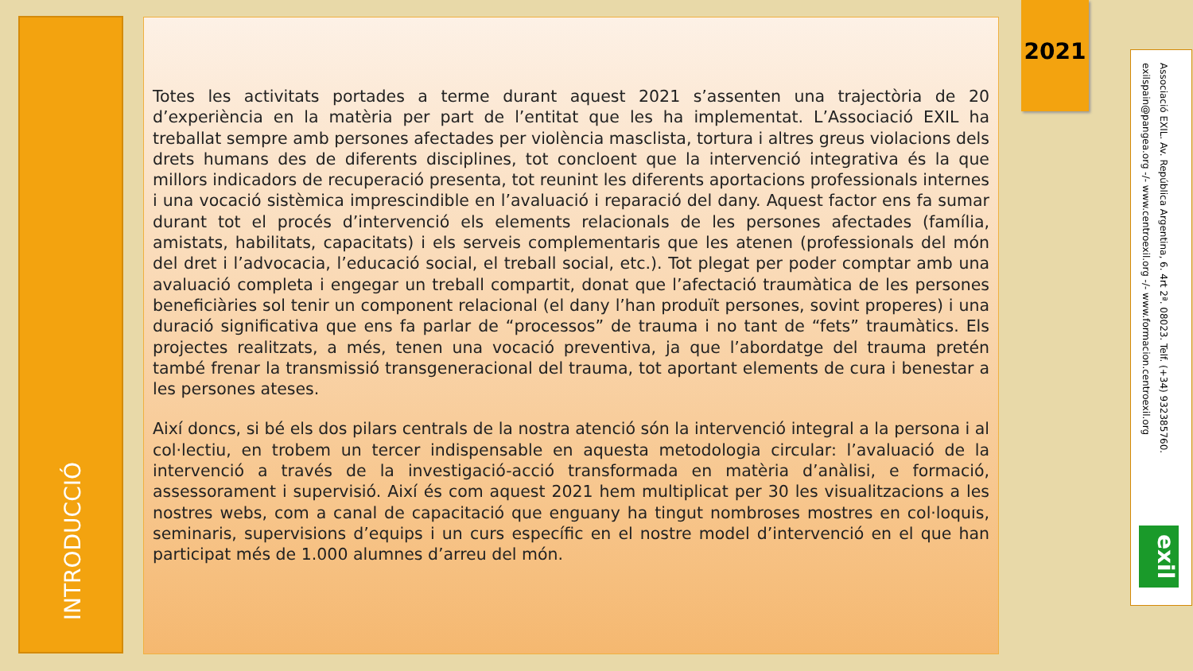INTRODUCCIÓ
Totes les activitats portades a terme durant aquest 2021 s’assenten una trajectòria de 20 d’experiència en la matèria per part de l’entitat que les ha implementat. L’Associació EXIL ha treballat sempre amb persones afectades per violència masclista, tortura i altres greus violacions dels drets humans des de diferents disciplines, tot concloent que la intervenció integrativa és la que millors indicadors de recuperació presenta, tot reunint les diferents aportacions professionals internes i una vocació sistèmica imprescindible en l’avaluació i reparació del dany. Aquest factor ens fa sumar durant tot el procés d’intervenció els elements relacionals de les persones afectades (família, amistats, habilitats, capacitats) i els serveis complementaris que les atenen (professionals del món del dret i l’advocacia, l’educació social, el treball social, etc.). Tot plegat per poder comptar amb una avaluació completa i engegar un treball compartit, donat que l’afectació traumàtica de les persones beneficiàries sol tenir un component relacional (el dany l’han produït persones, sovint properes) i una duració significativa que ens fa parlar de “processos” de trauma i no tant de “fets” traumàtics. Els projectes realitzats, a més, tenen una vocació preventiva, ja que l’abordatge del trauma pretén també frenar la transmissió transgeneracional del trauma, tot aportant elements de cura i benestar a les persones ateses.
Així doncs, si bé els dos pilars centrals de la nostra atenció són la intervenció integral a la persona i al col·lectiu, en trobem un tercer indispensable en aquesta metodologia circular: l’avaluació de la intervenció a través de la investigació-acció transformada en matèria d’anàlisi, e formació, assessorament i supervisió. Així és com aquest 2021 hem multiplicat per 30 les visualitzacions a les nostres webs, com a canal de capacitació que enguany ha tingut nombroses mostres en col·loquis, seminaris, supervisions d’equips i un curs específic en el nostre model d’intervenció en el que han participat més de 1.000 alumnes d’arreu del món.
2021
Associació EXIL. Av. República Argentina, 6. 4rt 2ª. 08023. Telf. (+34) 932385760.
exilspain@pangea.org -/- www.centroexil.org -/- www.formacion.centroexil.org
exil